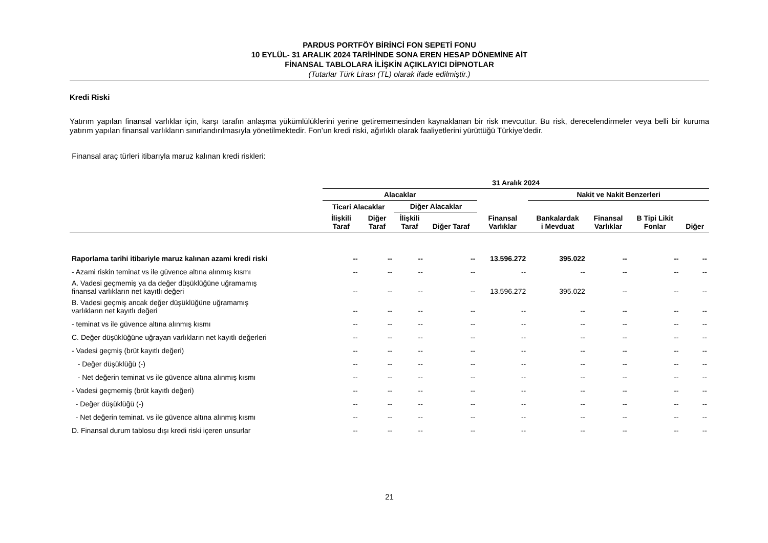PARDUS PORTFÖY BİRİNCİ FON SEPETİ FONU
10 EYLÜL- 31 ARALIK 2024 TARİHİNDE SONA EREN HESAP DÖNEMİNE AİT
FİNANSAL TABLOLARA İLİŞKİN AÇIKLAYICI DİPNOTLAR
(Tutarlar Türk Lirası (TL) olarak ifade edilmiştir.)
Kredi Riski
Yatırım yapılan finansal varlıklar için, karşı tarafın anlaşma yükümlülüklerini yerine getirememesinden kaynaklanan bir risk mevcuttur. Bu risk, derecelendirmeler veya belli bir kuruma yatırım yapılan finansal varlıkların sınırlandırılmasıyla yönetilmektedir. Fon’un kredi riski, ağırlıklı olarak faaliyetlerini yürüttüğü Türkiye’dedir.
Finansal araç türleri itibarıyla maruz kalınan kredi riskleri:
| | 31 Aralık 2024 | | | | | | | | |
| --- | --- | --- | --- | --- | --- | --- | --- | --- | --- |
| | Alacaklar | | | | | Nakit ve Nakit Benzerleri | | | |
| | Ticari Alacaklar | | Diğer Alacaklar | | | | | | |
| | İlişkili Taraf | Diğer Taraf | İlişkili Taraf | Diğer Taraf | Finansal Varlıklar | Bankalardak i Mevduat | Finansal Varlıklar | B Tipi Likit Fonlar | Diğer |
| Raporlama tarihi itibariyle maruz kalınan azami kredi riski | -- | -- | -- | -- | 13.596.272 | 395.022 | -- | -- | -- |
| - Azami riskin teminat vs ile güvence altına alınmış kısmı | -- | -- | -- | -- | -- | -- | -- | -- | -- |
| A. Vadesi geçmemiş ya da değer düşüklüğüne uğramamış finansal varlıkların net kayıtlı değeri | -- | -- | -- | -- | 13.596.272 | 395.022 | -- | -- | -- |
| B. Vadesi geçmiş ancak değer düşüklüğüne uğramamış varlıkların net kayıtlı değeri | -- | -- | -- | -- | -- | -- | -- | -- | -- |
| - teminat vs ile güvence altına alınmış kısmı | -- | -- | -- | -- | -- | -- | -- | -- | -- |
| C. Değer düşüklüğüne uğrayan varlıkların net kayıtlı değerleri | -- | -- | -- | -- | -- | -- | -- | -- | -- |
| - Vadesi geçmiş (brüt kayıtlı değeri) | -- | -- | -- | -- | -- | -- | -- | -- | -- |
| - Değer düşüklüğü (-) | -- | -- | -- | -- | -- | -- | -- | -- | -- |
| - Net değerin teminat vs ile güvence altına alınmış kısmı | -- | -- | -- | -- | -- | -- | -- | -- | -- |
| - Vadesi geçmemiş (brüt kayıtlı değeri) | -- | -- | -- | -- | -- | -- | -- | -- | -- |
| - Değer düşüklüğü (-) | -- | -- | -- | -- | -- | -- | -- | -- | -- |
| - Net değerin teminat. vs ile güvence altına alınmış kısmı | -- | -- | -- | -- | -- | -- | -- | -- | -- |
| D. Finansal durum tablosu dışı kredi riski içeren unsurlar | -- | -- | -- | -- | -- | -- | -- | -- | -- |
21